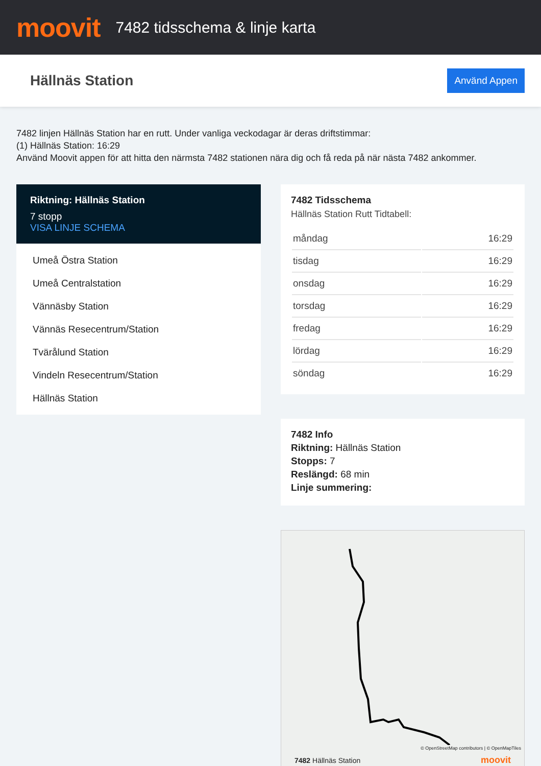moovit
7482 tidsschema & linje karta
Hällnäs Station
Använd Appen
7482 linjen Hällnäs Station har en rutt. Under vanliga veckodagar är deras driftstimmar:
(1) Hällnäs Station: 16:29
Använd Moovit appen för att hitta den närmsta 7482 stationen nära dig och få reda på när nästa 7482 ankommer.
Riktning: Hällnäs Station
7 stopp
VISA LINJE SCHEMA
Umeå Östra Station
Umeå Centralstation
Vännäsby Station
Vännäs Resecentrum/Station
Tvärålund Station
Vindeln Resecentrum/Station
Hällnäs Station
7482 Tidsschema
Hällnäs Station Rutt Tidtabell:
| måndag | 16:29 |
| tisdag | 16:29 |
| onsdag | 16:29 |
| torsdag | 16:29 |
| fredag | 16:29 |
| lördag | 16:29 |
| söndag | 16:29 |
7482 Info
Riktning: Hällnäs Station
Stopps: 7
Reslängd: 68 min
Linje summering:
© OpenStreetMap contributors | © OpenMapTiles
7482 Hällnäs Station moovit